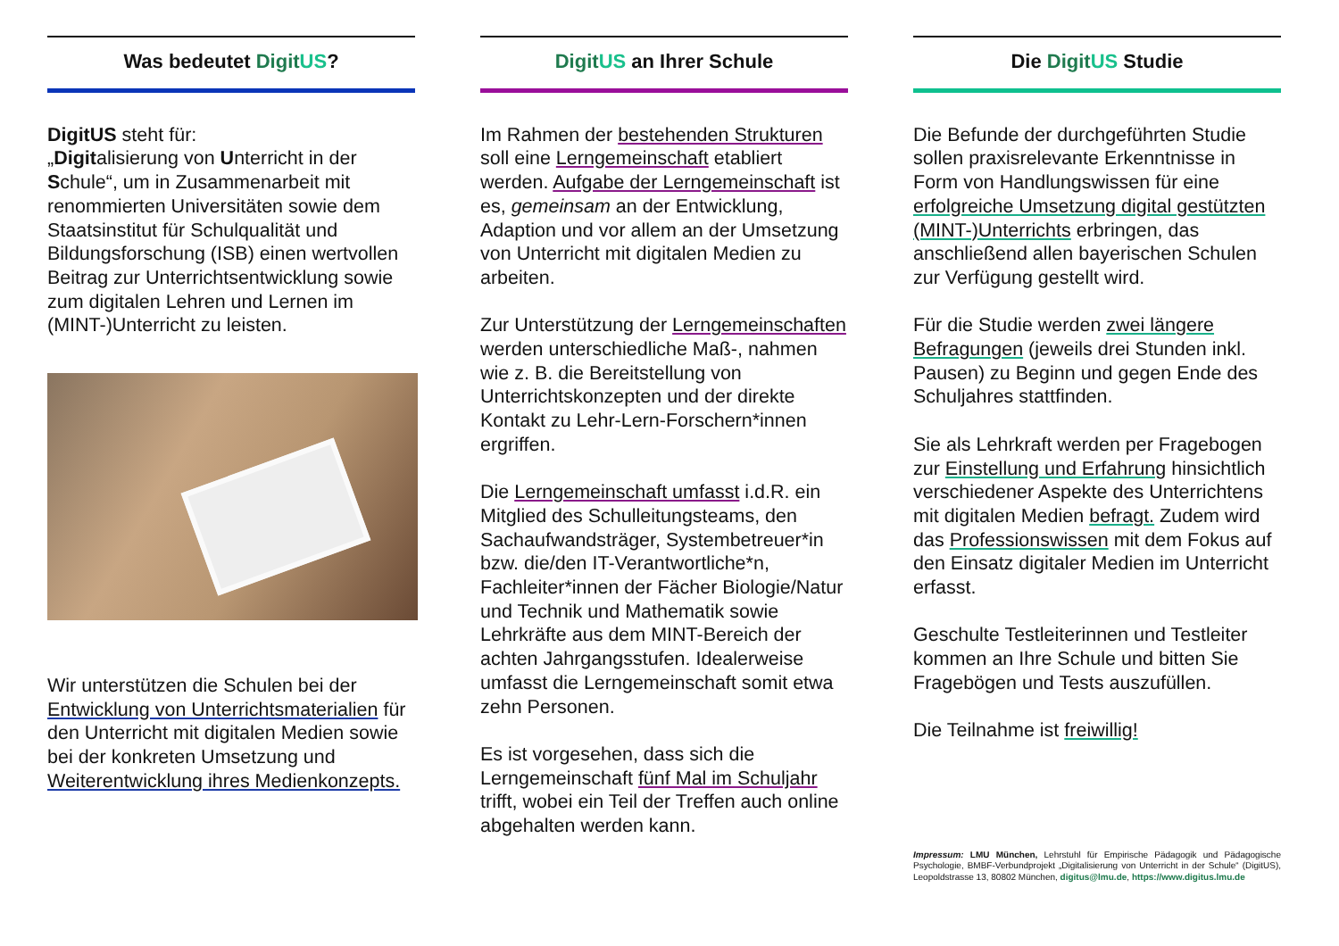Was bedeutet Digit US?
DigitUS steht für:
„Digitalisierung von Unterricht in der Schule“, um in Zusammenarbeit mit renommierten Universitäten sowie dem Staatsinstitut für Schulqualität und Bildungsforschung (ISB) einen wertvollen Beitrag zur Unterrichtsentwicklung sowie zum digitalen Lehren und Lernen im (MINT-)Unterricht zu leisten.
Wir unterstützen die Schulen bei der Entwicklung von Unterrichtsmaterialien für den Unterricht mit digitalen Medien sowie bei der konkreten Umsetzung und Weiterentwicklung ihres Medienkonzepts.
Digit US an Ihrer Schule
Im Rahmen der bestehenden Strukturen soll eine Lerngemeinschaft etabliert werden. Aufgabe der Lerngemeinschaft ist es, gemeinsam an der Entwicklung, Adaption und vor allem an der Umsetzung von Unterricht mit digitalen Medien zu arbeiten.
Zur Unterstützung der Lerngemeinschaften werden unterschiedliche Maß-, nahmen wie z. B. die Bereitstellung von Unterrichtskonzepten und der direkte Kontakt zu Lehr-Lern-Forschern*innen ergriffen.
Die Lerngemeinschaft umfasst i.d.R. ein Mitglied des Schulleitungsteams, den Sachaufwandsträger, Systembetreuer*in bzw. die/den IT-Verantwortliche*n, Fachleiter*innen der Fächer Biologie/Natur und Technik und Mathematik sowie Lehrkräfte aus dem MINT-Bereich der achten Jahrgangsstufen. Idealerweise umfasst die Lerngemeinschaft somit etwa zehn Personen.
Es ist vorgesehen, dass sich die Lerngemeinschaft fünf Mal im Schuljahr trifft, wobei ein Teil der Treffen auch online abgehalten werden kann.
Die Digit US Studie
Die Befunde der durchgeführten Studie sollen praxisrelevante Erkenntnisse in Form von Handlungswissen für eine erfolgreiche Umsetzung digital gestützten (MINT-)Unterrichts erbringen, das anschließend allen bayerischen Schulen zur Verfügung gestellt wird.
Für die Studie werden zwei längere Befragungen (jeweils drei Stunden inkl. Pausen) zu Beginn und gegen Ende des Schuljahres stattfinden.
Sie als Lehrkraft werden per Fragebogen zur Einstellung und Erfahrung hinsichtlich verschiedener Aspekte des Unterrichtens mit digitalen Medien befragt. Zudem wird das Professionswissen mit dem Fokus auf den Einsatz digitaler Medien im Unterricht erfasst.
Geschulte Testleiterinnen und Testleiter kommen an Ihre Schule und bitten Sie Fragebögen und Tests auszufüllen.
Die Teilnahme ist freiwillig!
Impressum: LMU München, Lehrstuhl für Empirische Pädagogik und Pädagogische Psychologie, BMBF-Verbundprojekt „Digitalisierung von Unterricht in der Schule“ (DigitUS), Leopoldstrasse 13, 80802 München, digitus@lmu.de, https://www.digitus.lmu.de